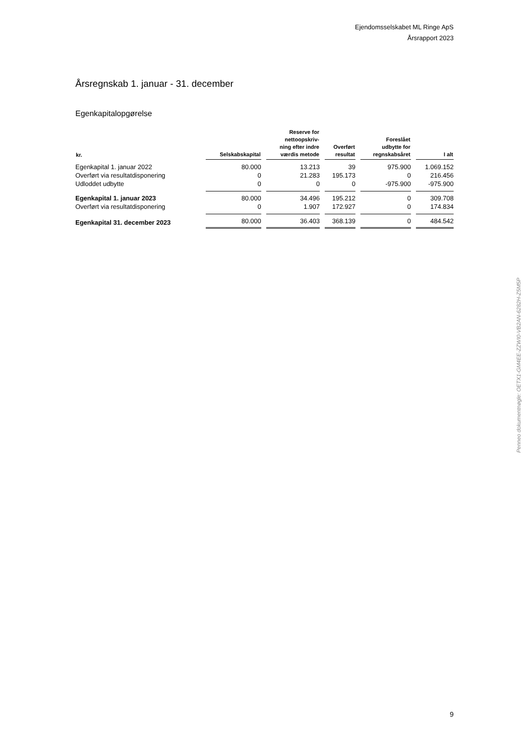Ejendomsselskabet ML Ringe ApS
Årsrapport 2023
Årsregnskab 1. januar - 31. december
Egenkapitalopgørelse
| kr. | Selskabskapital | Reserve for nettoopskriv- ning efter indre værdis metode | Overført resultat | Foreslået udbytte for regnskabsåret | I alt |
| --- | --- | --- | --- | --- | --- |
| Egenkapital 1. januar 2022 | 80.000 | 13.213 | 39 | 975.900 | 1.069.152 |
| Overført via resultatdisponering | 0 | 21.283 | 195.173 | 0 | 216.456 |
| Udloddet udbytte | 0 | 0 | 0 | -975.900 | -975.900 |
| Egenkapital 1. januar 2023 | 80.000 | 34.496 | 195.212 | 0 | 309.708 |
| Overført via resultatdisponering | 0 | 1.907 | 172.927 | 0 | 174.834 |
| Egenkapital 31. december 2023 | 80.000 | 36.403 | 368.139 | 0 | 484.542 |
Penneo dokumentnøgle: OETX1-GM4EE-ZZWI0-VB2AN-6282H-Z5M5P
9